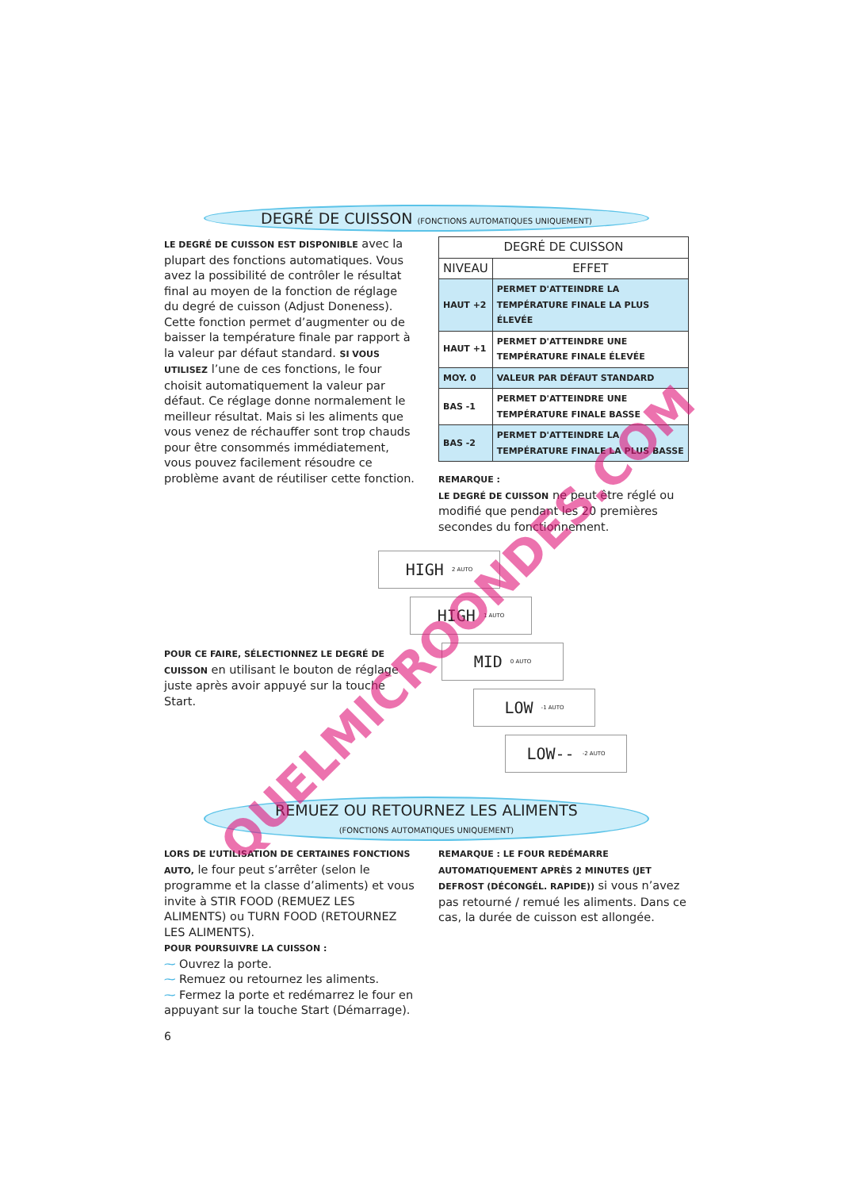DEGRÉ DE CUISSON (FONCTIONS AUTOMATIQUES UNIQUEMENT)
LE DEGRÉ DE CUISSON EST DISPONIBLE avec la plupart des fonctions automatiques. Vous avez la possibilité de contrôler le résultat final au moyen de la fonction de réglage du degré de cuisson (Adjust Doneness). Cette fonction permet d’augmenter ou de baisser la température finale par rapport à la valeur par défaut standard. SI VOUS UTILISEZ l’une de ces fonctions, le four choisit automatiquement la valeur par défaut. Ce réglage donne normalement le meilleur résultat. Mais si les aliments que vous venez de réchauffer sont trop chauds pour être consommés immédiatement, vous pouvez facilement résoudre ce problème avant de réutiliser cette fonction.
| DEGRÉ DE CUISSON | |
| --- | --- |
| NIVEAU | EFFET |
| HAUT +2 | PERMET D'ATTEINDRE LA TEMPÉRATURE FINALE LA PLUS ÉLEVÉE |
| HAUT +1 | PERMET D'ATTEINDRE UNE TEMPÉRATURE FINALE ÉLEVÉE |
| MOY. 0 | VALEUR PAR DÉFAUT STANDARD |
| BAS -1 | PERMET D'ATTEINDRE UNE TEMPÉRATURE FINALE BASSE |
| BAS -2 | PERMET D'ATTEINDRE LA TEMPÉRATURE FINALE LA PLUS BASSE |
REMARQUE :
LE DEGRÉ DE CUISSON ne peut être réglé ou modifié que pendant les 20 premières secondes du fonctionnement.
POUR CE FAIRE, SÉLECTIONNEZ LE DEGRÉ DE CUISSON en utilisant le bouton de réglage juste après avoir appuyé sur la touche Start.
HIGH 2 AUTO
HIGH 1 AUTO
MID 0 AUTO
LOW -1 AUTO
LOW-- -2 AUTO
REMUEZ OU RETOURNEZ LES ALIMENTS
(FONCTIONS AUTOMATIQUES UNIQUEMENT)
LORS DE L’UTILISATION DE CERTAINES FONCTIONS AUTO, le four peut s’arrêter (selon le programme et la classe d’aliments) et vous invite à STIR FOOD (REMUEZ LES ALIMENTS) ou TURN FOOD (RETOURNEZ LES ALIMENTS).
POUR POURSUIVRE LA CUISSON :
⁓ Ouvrez la porte.
⁓ Remuez ou retournez les aliments.
⁓ Fermez la porte et redémarrez le four en appuyant sur la touche Start (Démarrage).
REMARQUE : LE FOUR REDÉMARRE AUTOMATIQUEMENT APRÈS 2 MINUTES (JET DEFROST (DÉCONGÉL. RAPIDE)) si vous n’avez pas retourné / remué les aliments. Dans ce cas, la durée de cuisson est allongée.
6
QUELMICROONDES.COM